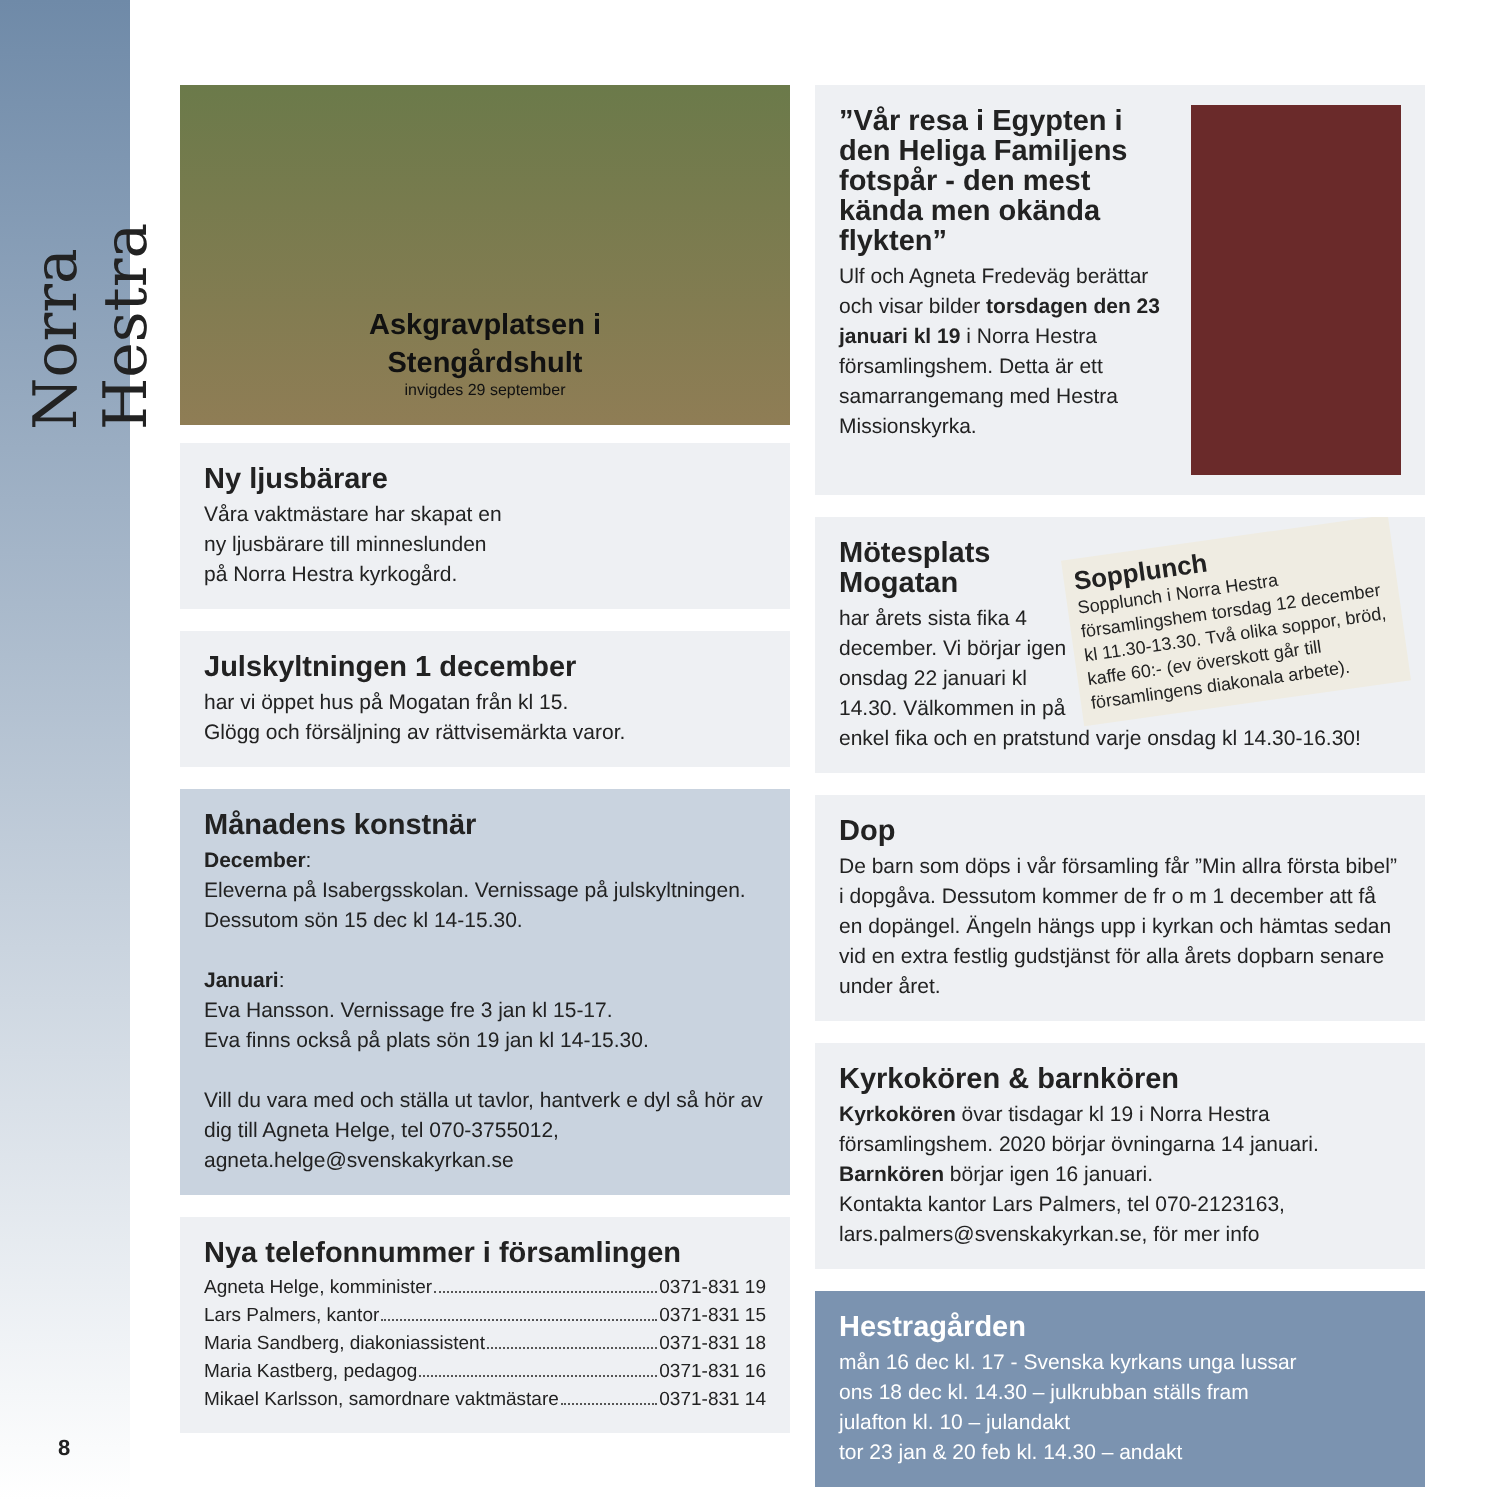Norra Hestra
Askgravplatsen i
Stengårdshult
invigdes 29 september
Ny ljusbärare
Våra vaktmästare har skapat en
ny ljusbärare till minneslunden
på Norra Hestra kyrkogård.
Julskyltningen 1 december
har vi öppet hus på Mogatan från kl 15.
Glögg och försäljning av rättvisemärkta varor.
Månadens konstnär
December:
Eleverna på Isabergsskolan. Vernissage på julskyltningen. Dessutom sön 15 dec kl 14-15.30.
Januari:
Eva Hansson. Vernissage fre 3 jan kl 15-17.
Eva finns också på plats sön 19 jan kl 14-15.30.
Vill du vara med och ställa ut tavlor, hantverk e dyl så hör av dig till Agneta Helge, tel 070-3755012, agneta.helge@svenskakyrkan.se
Nya telefonnummer i församlingen
Agneta Helge, komminister 0371-831 19
Lars Palmers, kantor 0371-831 15
Maria Sandberg, diakoniassistent 0371-831 18
Maria Kastberg, pedagog 0371-831 16
Mikael Karlsson, samordnare vaktmästare 0371-831 14
”Vår resa i Egypten i den Heliga Familjens fotspår - den mest kända men okända flykten”
Ulf och Agneta Fredeväg berättar och visar bilder torsdagen den 23 januari kl 19 i Norra Hestra församlingshem. Detta är ett samarrangemang med Hestra Missionskyrka.
Sopplunch
Sopplunch i Norra Hestra församlingshem torsdag 12 december kl 11.30-13.30. Två olika soppor, bröd, kaffe 60:- (ev överskott går till församlingens diakonala arbete).
Mötesplats Mogatan
har årets sista fika 4 december. Vi börjar igen onsdag 22 januari kl 14.30. Välkommen in på enkel fika och en pratstund varje onsdag kl 14.30-16.30!
Dop
De barn som döps i vår församling får ”Min allra första bibel” i dopgåva. Dessutom kommer de fr o m 1 december att få en dopängel. Ängeln hängs upp i kyrkan och hämtas sedan vid en extra festlig gudstjänst för alla årets dopbarn senare under året.
Kyrkokören & barnkören
Kyrkokören övar tisdagar kl 19 i Norra Hestra församlingshem. 2020 börjar övningarna 14 januari.
Barnkören börjar igen 16 januari.
Kontakta kantor Lars Palmers, tel 070-2123163, lars.palmers@svenskakyrkan.se, för mer info
Hestragården
mån 16 dec kl. 17 - Svenska kyrkans unga lussar
ons 18 dec kl. 14.30 – julkrubban ställs fram
julafton kl. 10 – julandakt
tor 23 jan & 20 feb kl. 14.30 – andakt
8